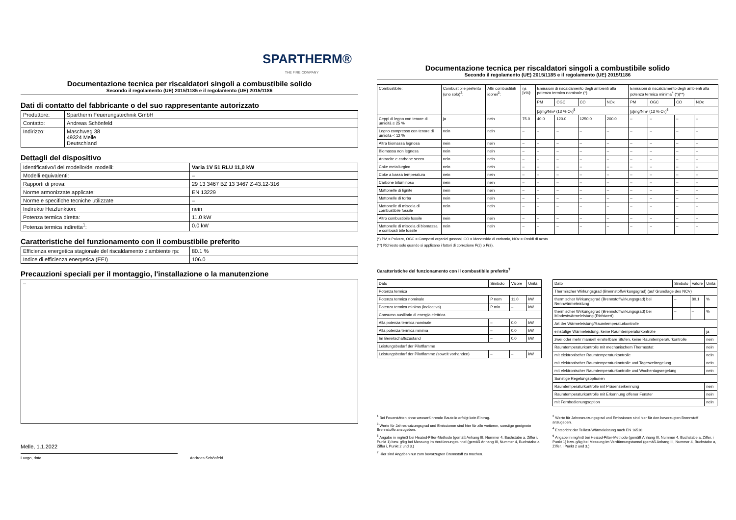SPARTHERM®
THE FIRE COMPANY
Documentazione tecnica per riscaldatori singoli a combustibile solido
Secondo il regolamento (UE) 2015/1185 e il regolamento (UE) 2015/1186
Dati di contatto del fabbricante o del suo rappresentante autorizzato
| Produttore: | Spartherm Feuerungstechnik GmbH |
| Contatto: | Andreas Schönfeld |
| Indirizzo: | Maschweg 38 49324 Melle Deutschland |
Dettagli del dispositivo
| Identificativo/i del modello/dei modelli: | Varia 1V 51 RLU 11,0 kW |
| Modelli equivalenti: | – |
| Rapporti di prova: | 29 13 3467 BZ 13 3467 Z-43.12-316 |
| Norme armonizzate applicate: | EN 13229 |
| Norme e specifiche tecniche utilizzate | – |
| Indirekte Heizfunktion: | nein |
| Potenza termica diretta: | 11.0 kW |
| Potenza termica indiretta<sup>1</sup>: | 0.0 kW |
Caratteristiche del funzionamento con il combustibile preferito
| Efficienza energetica stagionale del riscaldamento d'ambiente ηs: | 80.1 % |
| Indice di efficienza energetica (EEI) | 106.0 |
Precauzioni speciali per il montaggio, l'installazione o la manutenzione
–
Melle, 1.1.2022
Luogo, data Andreas Schönfeld
Documentazione tecnica per riscaldatori singoli a combustibile solido
Secondo il regolamento (UE) 2015/1185 e il regolamento (UE) 2015/1186
| Combustibile: | Combustibile preferito (uno solo)<sup>2</sup>: | Altri combustibili idonei<sup>3</sup>: | ηs [x%]: | Emissioni di riscaldamento degli ambienti alla potenza termica nominale (*) | | | | Emissioni di riscaldamento degli ambienti alla potenza termica minima<sup>4</sup> (*)(**) | | | |
| --- | --- | --- | --- | --- | --- | --- | --- | --- | --- | --- | --- |
| | | | | PM | OGC | CO | NOx | PM | OGC | CO | NOx |
| | | | | [x]mg/Nm³ (13 % O₂)<sup>5</sup> | | | | [x]mg/Nm³ (13 % O₂)<sup>6</sup> | | | |
| Ceppi di legno con tenore di umidità ≤ 25 % | ja | nein | 75.0 | 40.0 | 120.0 | 1250.0 | 200.0 | – | – | – | – |
| Legno compresso con tenore di umidità < 12 % | nein | nein | – | – | – | – | – | – | – | – | – |
| Altra biomassa legnosa | nein | nein | – | – | – | – | – | – | – | – | – |
| Biomassa non legnosa | nein | nein | – | – | – | – | – | – | – | – | – |
| Antracite e carbone secco | nein | nein | – | – | – | – | – | – | – | – | – |
| Coke metallurgico | nein | nein | – | – | – | – | – | – | – | – | – |
| Coke a bassa temperatura | nein | nein | – | – | – | – | – | – | – | – | – |
| Carbone bituminoso | nein | nein | – | – | – | – | – | – | – | – | – |
| Mattonelle di lignite | nein | nein | – | – | – | – | – | – | – | – | – |
| Mattonelle di torba | nein | nein | – | – | – | – | – | – | – | – | – |
| Mattonelle di miscela di combustibile fossile | nein | nein | – | – | – | – | – | – | – | – | – |
| Altro combustibile fossile | nein | nein | – | – | – | – | – | – | – | – | – |
| Mattonelle di miscela di biomassa e combusti bile fossile | nein | nein | – | – | – | – | – | – | – | – | – |
(*) PM = Polvere, OGC = Composti organici gassosi, CO = Monossido di carbonio, NOx = Ossidi di azoto
(**) Richiesto solo quando si applicano i fattori di correzione F(2) o F(3).
Caratteristiche del funzionamento con il combustibile preferito<sup>7</sup>
| Dato | Simbolo | Valore | Unità |
| Potenza termica | | | |
| Potenza termica nominale | P nom | 11.0 | kW |
| Potenza termica minima (indicativa) | P min | – | kW |
| Consumo ausiliario di energia elettrica | | | |
| Alla potenza termica nominale | – | 0.0 | kW |
| Alla potenza termica minima | – | 0.0 | kW |
| Im Bereitschaftszustand | – | 0.0 | kW |
| Leistungsbedarf der Pilotflamme | | | |
| Leistungsbedarf der Pilotflamme (soweit vorhanden) | – | – | kW |
| Dato | Simbolo | Valore | Unità |
| Thermischer Wirkungsgrad (Brennstoffwirkungsgrad) (auf Grundlage des NCV) | | | |
| thermischer Wirkungsgrad (Brennstoffwirkungsgrad) bei Nennwärmeleistung | – | 80.1 | % |
| thermischer Wirkungsgrad (Brennstoffwirkungsgrad) bei Mindestwärmeleistung (Richtwert) | – | – | % |
| Art der Wärmeleistung/Raumtemperaturkontrolle | | | |
| einstufige Wärmeleistung, keine Raumtemperaturkontrolle | | | ja |
| zwei oder mehr manuell einstellbare Stufen, keine Raumtemperaturkontrolle | | | nein |
| Raumtemperaturkontrolle mit mechanischem Thermostat | | | nein |
| mit elektronischer Raumtemperaturkontrolle | | | nein |
| mit elektronischer Raumtemperaturkontrolle und Tageszeitregelung | | | nein |
| mit elektronischer Raumtemperaturkontrolle und Wochentagsregelung | | | nein |
| Sonstige Regelungsoptionen | | | |
| Raumtemperaturkontrolle mit Präsenzerkennung | | | nein |
| Raumtemperaturkontrolle mit Erkennung offener Fenster | | | nein |
| mit Fernbedienungsoption | | | nein |
<sup>1</sup> Bei Feuerstätten ohne wasserführende Bauteile erfolgt kein Eintrag.
<sup>3</sup> Werte für Jahresnutzungsgrad und Emissionen sind hier für alle weiteren, sonstige geeignete Brennstoffe anzugeben.
<sup>5</sup> Angabe in mg/m3 bei Heated-Filter-Methode (gemäß Anhang III, Nummer 4, Buchstabe a, Ziffer i, Punkt 1) bzw. g/kg bei Messung im Verdünnungstunnel (gemäß Anhang III, Nummer 4, Buchstabe a, Ziffer i, Punkt 2 und 3.)
<sup>7</sup> Hier sind Angaben nur zum bevorzugten Brennstoff zu machen.
<sup>2</sup> Werte für Jahresnutzungsgrad und Emissionen sind hier für den bevorzugten Brennstoff anzugeben.
<sup>4</sup> Entspricht der Teillast-Wärmeleistung nach EN 16510.
<sup>6</sup> Angabe in mg/m3 bei Heated-Filter-Methode (gemäß Anhang III, Nummer 4, Buchstabe a, Ziffer, i Punkt 1) bzw. g/kg bei Messung im Verdünnungstunnel (gemäß Anhang III, Nummer 4, Buchstabe a, Ziffer, i Punkt 2 und 3.)